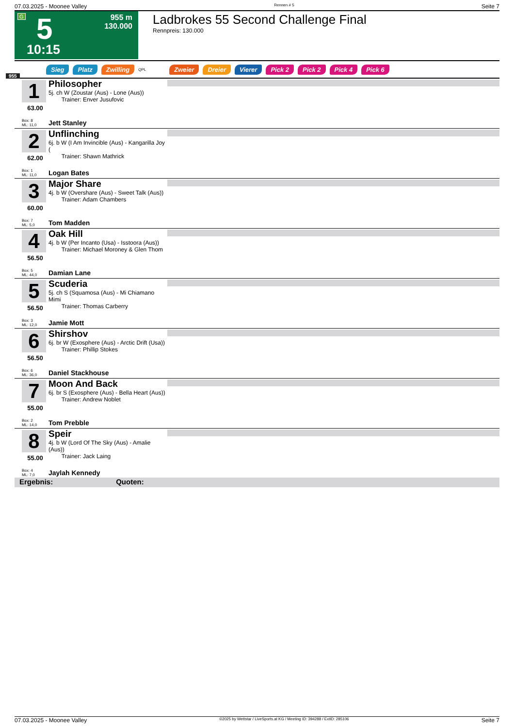07.03.2025 - Moonee Valley Rennen # 5 Seite 7
G 5
955 m
130.000
10:15
Ladbrokes 55 Second Challenge Final
Rennpreis: 130.000
Sieg Platz Zwilling QPL Zweier Dreier Vierer Pick 2 Pick 2 Pick 4 Pick 6
955
1
63.00
Box: 8
ML: 11,0
Philosopher
5j. ch W (Zoustar (Aus) - Lone (Aus))
Trainer: Enver Jusufovic
Jett Stanley
2
62.00
Box: 1
ML: 11,0
Unflinching
6j. b W (I Am Invincible (Aus) - Kangarilla Joy (
Trainer: Shawn Mathrick
Logan Bates
3
60.00
Box: 7
ML: 5,0
Major Share
4j. b W (Overshare (Aus) - Sweet Talk (Aus))
Trainer: Adam Chambers
Tom Madden
4
56.50
Box: 5
ML: 44,0
Oak Hill
4j. b W (Per Incanto (Usa) - Isstoora (Aus))
Trainer: Michael Moroney & Glen Thom
Damian Lane
5
56.50
Box: 3
ML: 12,0
Scuderia
5j. ch S (Squamosa (Aus) - Mi Chiamano Mimi
Trainer: Thomas Carberry
Jamie Mott
6
56.50
Box: 6
ML: 36,0
Shirshov
6j. br W (Exosphere (Aus) - Arctic Drift (Usa))
Trainer: Phillip Stokes
Daniel Stackhouse
7
55.00
Box: 2
ML: 14,0
Moon And Back
6j. br S (Exosphere (Aus) - Bella Heart (Aus))
Trainer: Andrew Noblet
Tom Prebble
8
55.00
Box: 4
ML: 7,0
Speir
4j. b W (Lord Of The Sky (Aus) - Amalie (Aus))
Trainer: Jack Laing
Jaylah Kennedy
Ergebnis: Quoten:
07.03.2025 - Moonee Valley ©2025 by Wettstar / LiveSports.at KG / Meeting ID: 394288 / ExtID: 285106 Seite 7